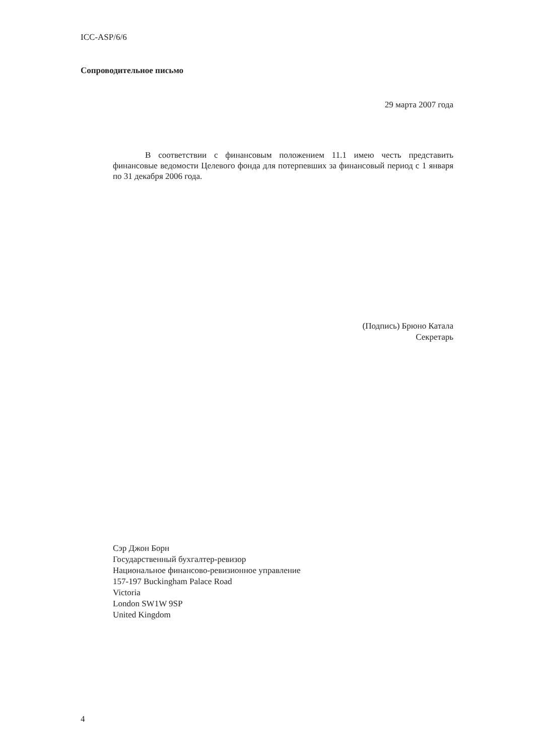ICC-ASP/6/6
Сопроводительное письмо
29 марта 2007 года
В соответствии с финансовым положением 11.1 имею честь представить финансовые ведомости Целевого фонда для потерпевших за финансовый период с 1 января по 31 декабря 2006 года.
(Подпись) Брюно Катала
Секретарь
Сэр Джон Борн
Государственный бухгалтер-ревизор
Национальное финансово-ревизионное управление
157-197 Buckingham Palace Road
Victoria
London SW1W 9SP
United Kingdom
4